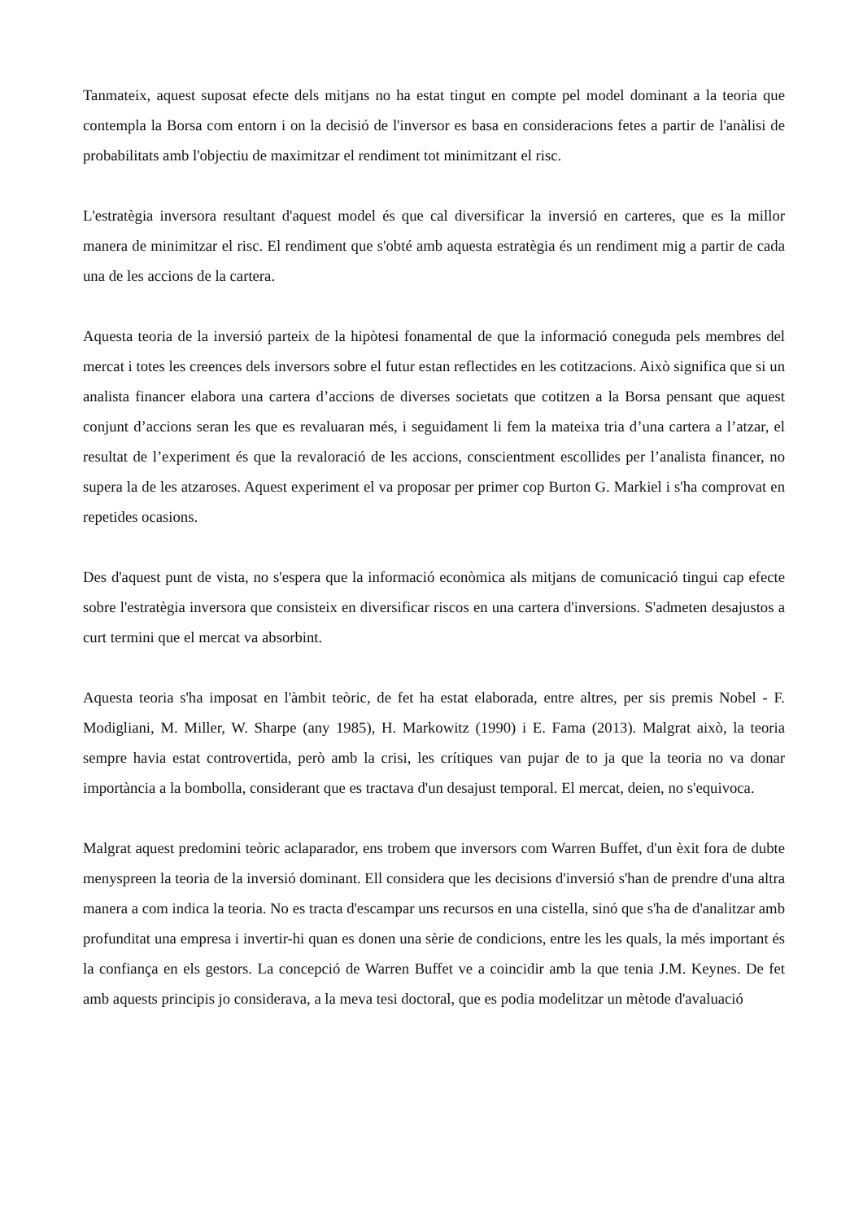Tanmateix, aquest suposat efecte dels mitjans no ha estat tingut en compte pel model dominant a la teoria que contempla la Borsa com entorn i on la decisió de l'inversor es basa en consideracions fetes a partir de l'anàlisi de probabilitats amb l'objectiu de maximitzar el rendiment tot minimitzant el risc.
L'estratègia inversora resultant d'aquest model és que cal diversificar la inversió en carteres, que es la millor manera de minimitzar el risc. El rendiment que s'obté amb aquesta estratègia és un rendiment mig a partir de cada una de les accions de la cartera.
Aquesta teoria de la inversió parteix de la hipòtesi fonamental de que la informació coneguda pels membres del mercat i totes les creences dels inversors sobre el futur estan reflectides en les cotitzacions. Això significa que si un analista financer elabora una cartera d’accions de diverses societats que cotitzen a la Borsa pensant que aquest conjunt d’accions seran les que es revaluaran més, i seguidament li fem la mateixa tria d’una cartera a l’atzar, el resultat de l’experiment és que la revaloració de les accions, conscientment escollides per l’analista financer, no supera la de les atzaroses. Aquest experiment el va proposar per primer cop Burton G. Markiel i s'ha comprovat en repetides ocasions.
Des d'aquest punt de vista, no s'espera que la informació econòmica als mitjans de comunicació tingui cap efecte sobre l'estratègia inversora que consisteix en diversificar riscos en una cartera d'inversions. S'admeten desajustos a curt termini que el mercat va absorbint.
Aquesta teoria s'ha imposat en l'àmbit teòric, de fet ha estat elaborada, entre altres, per sis premis Nobel - F. Modigliani, M. Miller, W. Sharpe (any 1985), H. Markowitz (1990) i E. Fama (2013). Malgrat això, la teoria sempre havia estat controvertida, però amb la crisi, les crítiques van pujar de to ja que la teoria no va donar importància a la bombolla, considerant que es tractava d'un desajust temporal. El mercat, deien, no s'equivoca.
Malgrat aquest predomini teòric aclaparador, ens trobem que inversors com Warren Buffet, d'un èxit fora de dubte menyspreen la teoria de la inversió dominant. Ell considera que les decisions d'inversió s'han de prendre d'una altra manera a com indica la teoria. No es tracta d'escampar uns recursos en una cistella, sinó que s'ha de d'analitzar amb profunditat una empresa i invertir-hi quan es donen una sèrie de condicions, entre les les quals, la més important és la confiança en els gestors. La concepció de Warren Buffet ve a coincidir amb la que tenia J.M. Keynes. De fet amb aquests principis jo considerava, a la meva tesi doctoral, que es podia modelitzar un mètode d'avaluació